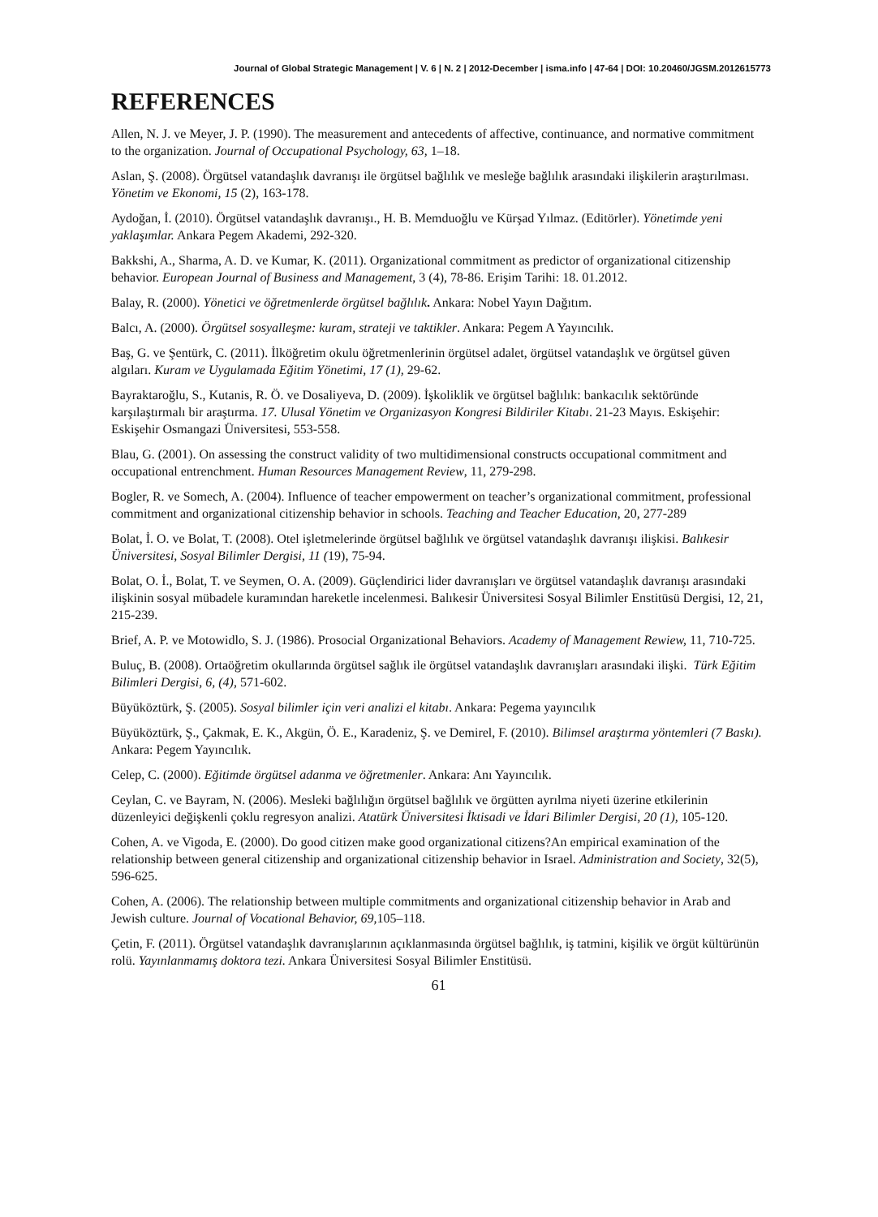Journal of Global Strategic Management | V. 6 | N. 2 | 2012-December | isma.info | 47-64 | DOI: 10.20460/JGSM.2012615773
REFERENCES
Allen, N. J. ve Meyer, J. P. (1990). The measurement and antecedents of affective, continuance, and normative commitment to the organization. Journal of Occupational Psychology, 63, 1–18.
Aslan, Ş. (2008). Örgütsel vatandaşlık davranışı ile örgütsel bağlılık ve mesleğe bağlılık arasındaki ilişkilerin araştırılması. Yönetim ve Ekonomi, 15 (2), 163-178.
Aydoğan, İ. (2010). Örgütsel vatandaşlık davranışı., H. B. Memduoğlu ve Kürşad Yılmaz. (Editörler). Yönetimde yeni yaklaşımlar. Ankara Pegem Akademi, 292-320.
Bakkshi, A., Sharma, A. D. ve Kumar, K. (2011). Organizational commitment as predictor of organizational citizenship behavior. European Journal of Business and Management, 3 (4), 78-86. Erişim Tarihi: 18. 01.2012.
Balay, R. (2000). Yönetici ve öğretmenlerde örgütsel bağlılık. Ankara: Nobel Yayın Dağıtım.
Balcı, A. (2000). Örgütsel sosyalleşme: kuram, strateji ve taktikler. Ankara: Pegem A Yayıncılık.
Baş, G. ve Şentürk, C. (2011). İlköğretim okulu öğretmenlerinin örgütsel adalet, örgütsel vatandaşlık ve örgütsel güven algıları. Kuram ve Uygulamada Eğitim Yönetimi, 17 (1), 29-62.
Bayraktaroğlu, S., Kutanis, R. Ö. ve Dosaliyeva, D. (2009). İşkoliklik ve örgütsel bağlılık: bankacılık sektöründe karşılaştırmalı bir araştırma. 17. Ulusal Yönetim ve Organizasyon Kongresi Bildiriler Kitabı. 21-23 Mayıs. Eskişehir: Eskişehir Osmangazi Üniversitesi, 553-558.
Blau, G. (2001). On assessing the construct validity of two multidimensional constructs occupational commitment and occupational entrenchment. Human Resources Management Review, 11, 279-298.
Bogler, R. ve Somech, A. (2004). Influence of teacher empowerment on teacher’s organizational commitment, professional commitment and organizational citizenship behavior in schools. Teaching and Teacher Education, 20, 277-289
Bolat, İ. O. ve Bolat, T. (2008). Otel işletmelerinde örgütsel bağlılık ve örgütsel vatandaşlık davranışı ilişkisi. Balıkesir Üniversitesi, Sosyal Bilimler Dergisi, 11 (19), 75-94.
Bolat, O. İ., Bolat, T. ve Seymen, O. A. (2009). Güçlendirici lider davranışları ve örgütsel vatandaşlık davranışı arasındaki ilişkinin sosyal mübadele kuramından hareketle incelenmesi. Balıkesir Üniversitesi Sosyal Bilimler Enstitüsü Dergisi, 12, 21, 215-239.
Brief, A. P. ve Motowidlo, S. J. (1986). Prosocial Organizational Behaviors. Academy of Management Rewiew, 11, 710-725.
Buluç, B. (2008). Ortaöğretim okullarında örgütsel sağlık ile örgütsel vatandaşlık davranışları arasındaki ilişki. Türk Eğitim Bilimleri Dergisi, 6, (4), 571-602.
Büyüköztürk, Ş. (2005). Sosyal bilimler için veri analizi el kitabı. Ankara: Pegema yayıncılık
Büyüköztürk, Ş., Çakmak, E. K., Akgün, Ö. E., Karadeniz, Ş. ve Demirel, F. (2010). Bilimsel araştırma yöntemleri (7 Baskı). Ankara: Pegem Yayıncılık.
Celep, C. (2000). Eğitimde örgütsel adanma ve öğretmenler. Ankara: Anı Yayıncılık.
Ceylan, C. ve Bayram, N. (2006). Mesleki bağlılığın örgütsel bağlılık ve örgütten ayrılma niyeti üzerine etkilerinin düzenleyici değişkenli çoklu regresyon analizi. Atatürk Üniversitesi İktisadi ve İdari Bilimler Dergisi, 20 (1), 105-120.
Cohen, A. ve Vigoda, E. (2000). Do good citizen make good organizational citizens?An empirical examination of the relationship between general citizenship and organizational citizenship behavior in Israel. Administration and Society, 32(5), 596-625.
Cohen, A. (2006). The relationship between multiple commitments and organizational citizenship behavior in Arab and Jewish culture. Journal of Vocational Behavior, 69, 105–118.
Çetin, F. (2011). Örgütsel vatandaşlık davranışlarının açıklanmasında örgütsel bağlılık, iş tatmini, kişilik ve örgüt kültürünün rolü. Yayınlanmamış doktora tezi. Ankara Üniversitesi Sosyal Bilimler Enstitüsü.
61